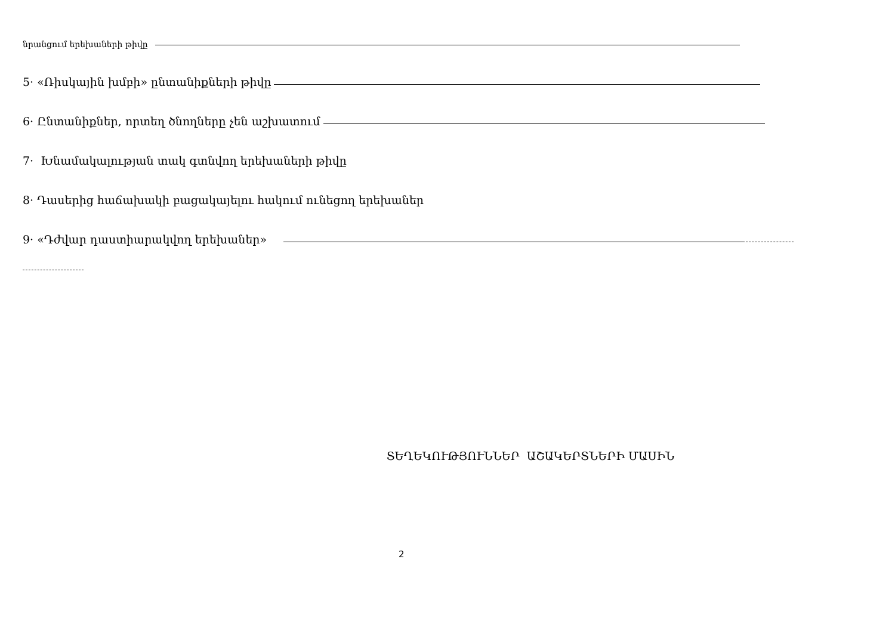նրանցում երեխաների թիվը
5· «Ռիսկային խմբի» ընտանիքների թիվը
6· Ընտանիքներ, որտեղ ծնողները չեն աշխատում
7· Խնամակալության տակ գտնվող երեխաների թիվը
8· Դասերից հաճախակի բացակայելու հակում ունեցող երեխաներ
9· «Դժվար դաստիարակվող երեխաներ»
ՏԵՂԵԿՈՒԹՅՈՒՆՆԵՐ ԱՇԱԿԵՐՏՆԵՐԻ ՄԱՍԻՆ
2